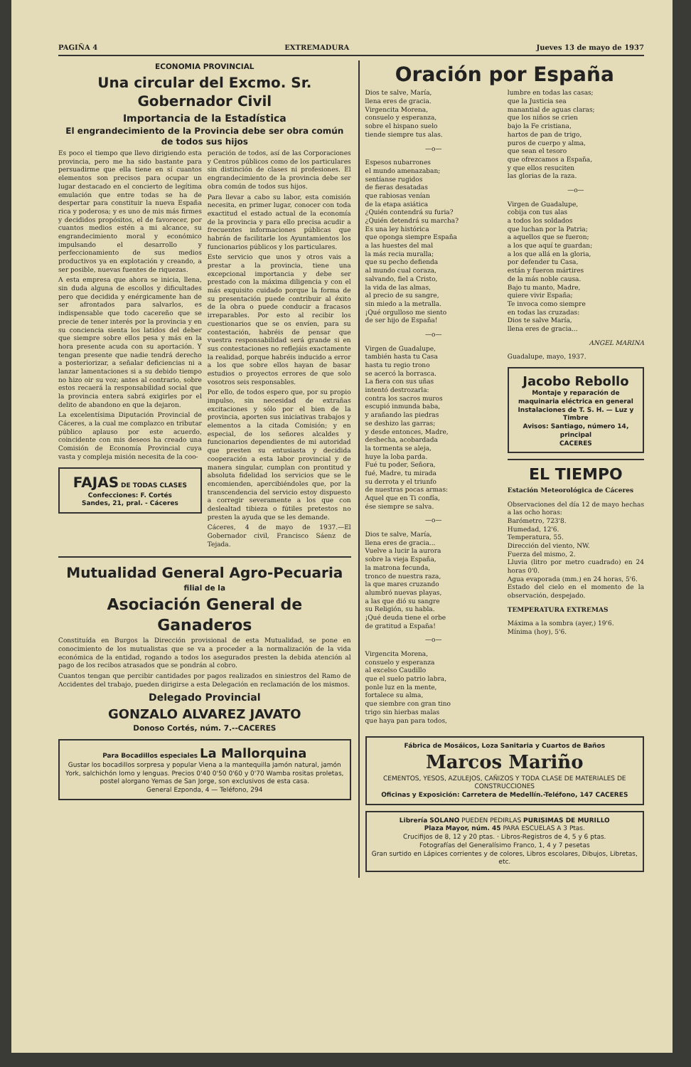PAGIÑA 4 EXTREMADURA Jueves 13 de mayo de 1937
ECONOMIA PROVINCIAL
Una circular del Excmo. Sr. Gobernador Civil
Importancia de la Estadística
El engrandecimiento de la Provincia debe ser obra común de todos sus hijos
Es poco el tiempo que llevo dirigiendo esta provincia, pero me ha sido bastante para persuadirme que ella tiene en sí cuantos elementos son precisos para ocupar un lugar destacado en el concierto de legítima emulación que entre todas se ha de despertar para constituir la nueva España rica y poderosa; y es uno de mis más firmes y decididos propósitos, el de favorecer, por cuantos medios estén a mi alcance, su engrandecimiento moral y económico impulsando el desarrollo y perfeccionamiento de sus medios productivos ya en explotación y creando, a ser posible, nuevas fuentes de riquezas.
A esta empresa que ahora se inicia, llena, sin duda alguna de escollos y dificultades pero que decidida y enérgicamente han de ser afrontados para salvarlos, es indispensable que todo cacereño que se precie de tener interés por la provincia y en su conciencia sienta los latidos del deber que siempre sobre ellos pesa y más en la hora presente acuda con su aportación. Y tengan presente que nadie tendrá derecho a posteriorizar, a señalar deficiencias ni a lanzar lamentaciones si a su debido tiempo no hizo oir su voz; antes al contrario, sobre estos recaerá la responsabilidad social que la provincia entera sabrá exigirles por el delito de abandono en que la dejaron.
La excelentísima Diputación Provincial de Cáceres, a la cual me complazco en tributar público aplauso por este acuerdo, coincidente con mis deseos ha creado una Comisión de Economía Provincial cuya vasta y compleja misión necesita de la coo-
FAJAS DE TODAS CLASES
Confecciones: F. Cortés
Sandes, 21, pral. - Cáceres
peración de todos, así de las Corporaciones y Centros públicos como de los particulares sin distinción de clases ni profesiones. El engrandecimiento de la provincia debe ser obra común de todos sus hijos.
Para llevar a cabo su labor, esta comisión necesita, en primer lugar, conocer con toda exactitud el estado actual de la economía de la provincia y para ello precisa acudir a frecuentes informaciones públicas que habrán de facilitarle los Ayuntamientos los funcionarios públicos y los particulares.
Este servicio que unos y otros vais a prestar a la provincia, tiene una excepcional importancia y debe ser prestado con la máxima diligencia y con el más exquisito cuidado porque la forma de su presentación puede contribuir al éxito de la obra o puede conducir a fracasos irreparables. Por esto al recibir los cuestionarios que se os envíen, para su contestación, habréis de pensar que vuestra responsabilidad será grande si en sus contestaciones no reflejáis exactamente la realidad, porque habréis inducido a error a los que sobre ellos hayan de basar estudios o proyectos errores de que solo vosotros seis responsables.
Por ello, de todos espero que, por su propio impulso, sin necesidad de extrañas excitaciones y sólo por el bien de la provincia, aporten sus iniciativas trabajos y elementos a la citada Comisión; y en especial, de los señores alcaldes y funcionarios dependientes de mi autoridad que presten su entusiasta y decidida cooperación a esta labor provincial y de manera singular, cumplan con prontitud y absoluta fidelidad los servicios que se le encomienden, apercibiéndoles que, por la transcendencia del servicio estoy dispuesto a corregir severamente a los que con deslealtad tibieza o fútiles pretestos no presten la ayuda que se les demande.
Cáceres, 4 de mayo de 1937.—El Gobernador civil, Francisco Sáenz de Tejada.
Mutualidad General Agro-Pecuaria
filial de la
Asociación General de Ganaderos
Constituída en Burgos la Dirección provisional de esta Mutualidad, se pone en conocimiento de los mutualistas que se va a proceder a la normalización de la vida económica de la entidad, rogando a todos los asegurados presten la debida atención al pago de los recibos atrasados que se pondrán al cobro.
Cuantos tengan que percibir cantidades por pagos realizados en siniestros del Ramo de Accidentes del trabajo, pueden dirigirse a esta Delegación en reclamación de los mismos.
Delegado Provincial
GONZALO ALVAREZ JAVATO
Donoso Cortés, núm. 7.--CACERES
Para Bocadillos especiales La Mallorquina
Gustar los bocadillos sorpresa y popular Viena a la mantequilla jamón natural, jamón York, salchichón lomo y lenguas. Precios 0'40 0'50 0'60 y 0'70 Wamba rositas proletas, postel alorgano Yemas de San Jorge, son exclusivos de esta casa.
General Ezponda, 4 — Teléfono, 294
Oración por España
Dios te salve, María, llena eres de gracia. Virgencita Morena, consuelo y esperanza, sobre el hispano suelo tiende siempre tus alas.
—o—
Espesos nubarrones el mundo amenazaban; sentíanse rugidos de fieras desatadas que rabiosas venían de la etapa asiática ¿Quién contendrá su furia? ¿Quién detendrá su marcha? Es una ley histórica que oponga siempre España a las huestes del mal la más recia muralla; que su pecho defienda al mundo cual coraza, salvando, fiel a Cristo, la vida de las almas, al precio de su sangre, sin miedo a la metralla. ¡Qué orgulloso me siento de ser hijo de España!
—o—
Virgen de Guadalupe, también hasta tu Casa hasta tu regio trono se acercó la borrasca. La fiera con sus uñas intentó destrozarla: contra los sacros muros escupió inmunda baba, y arañando las piedras se deshizo las garras; y desde entonces, Madre, deshecha, acobardada la tormenta se aleja, huye la loba parda. Fué tu poder, Señora, fué, Madre, tu mirada su derrota y el triunfo de nuestras pocas armas: Aquel que en Ti confía, ése siempre se salva.
—o—
Dios te salve, María, llena eres de gracia... Vuelve a lucir la aurora sobre la vieja España, la matrona fecunda, tronco de nuestra raza, la que mares cruzando alumbró nuevas playas, a las que dió su sangre su Religión, su habla. ¡Qué deuda tiene el orbe de gratitud a España!
—o—
Virgencita Morena, consuelo y esperanza al excelso Caudillo que el suelo patrio labra, ponle luz en la mente, fortalece su alma, que siembre con gran tino trigo sin hierbas malas que haya pan para todos,
lumbre en todas las casas; que la Justicia sea manantial de aguas claras; que los niños se crien bajo la Fe cristiana, hartos de pan de trigo, puros de cuerpo y alma, que sean el tesoro que ofrezcamos a España, y que ellos resuciten las glorias de la raza.
—o—
Virgen de Guadalupe, cobija con tus alas a todos los soldados que luchan por la Patria; a aquellos que se fueron; a los que aquí te guardan; a los que allá en la gloria, por defender tu Casa, están y fueron mártires de la más noble causa. Bajo tu manto, Madre, quiere vivir España; Te invoca como siempre en todas las cruzadas: Dios te salve María, llena eres de gracia...
ANGEL MARINA
Guadalupe, mayo, 1937.
Jacobo Rebollo
Montaje y reparación de maquinaria eléctrica en general
Instalaciones de T. S. H. — Luz y Timbre
Avisos: Santiago, número 14, principal
CACERES
EL TIEMPO
Estación Meteorológica de Cáceres
Observaciones del día 12 de mayo hechas a las ocho horas:
Barómetro, 723'8.
Humedad, 12'6.
Temperatura, 55.
Dirección del viento, NW.
Fuerza del mismo, 2.
Lluvia (litro por metro cuadrado) en 24 horas 0'0.
Agua evaporada (mm.) en 24 horas, 5'6.
Estado del cielo en el momento de la observación, despejado.
TEMPERATURA EXTREMAS
Máxima a la sombra (ayer,) 19'6.
Mínima (hoy), 5'6.
Fábrica de Mosáicos, Loza Sanitaria y Cuartos de Baños
Marcos Mariño
CEMENTOS, YESOS, AZULEJOS, CAÑIZOS Y TODA CLASE DE MATERIALES DE CONSTRUCCIONES
Oficinas y Exposición: Carretera de Medellín.-Teléfono, 147 CACERES
Librería SOLANO PUEDEN PEDIRLAS PURISIMAS DE MURILLO
Plaza Mayor, núm. 45 PARA ESCUELAS A 3 Ptas.
Crucifijos de 8, 12 y 20 ptas. · Libros-Registros de 4, 5 y 6 ptas.
Fotografías del Generalísimo Franco, 1, 4 y 7 pesetas
Gran surtido en Lápices corrientes y de colores, Libros escolares, Dibujos, Libretas, etc.